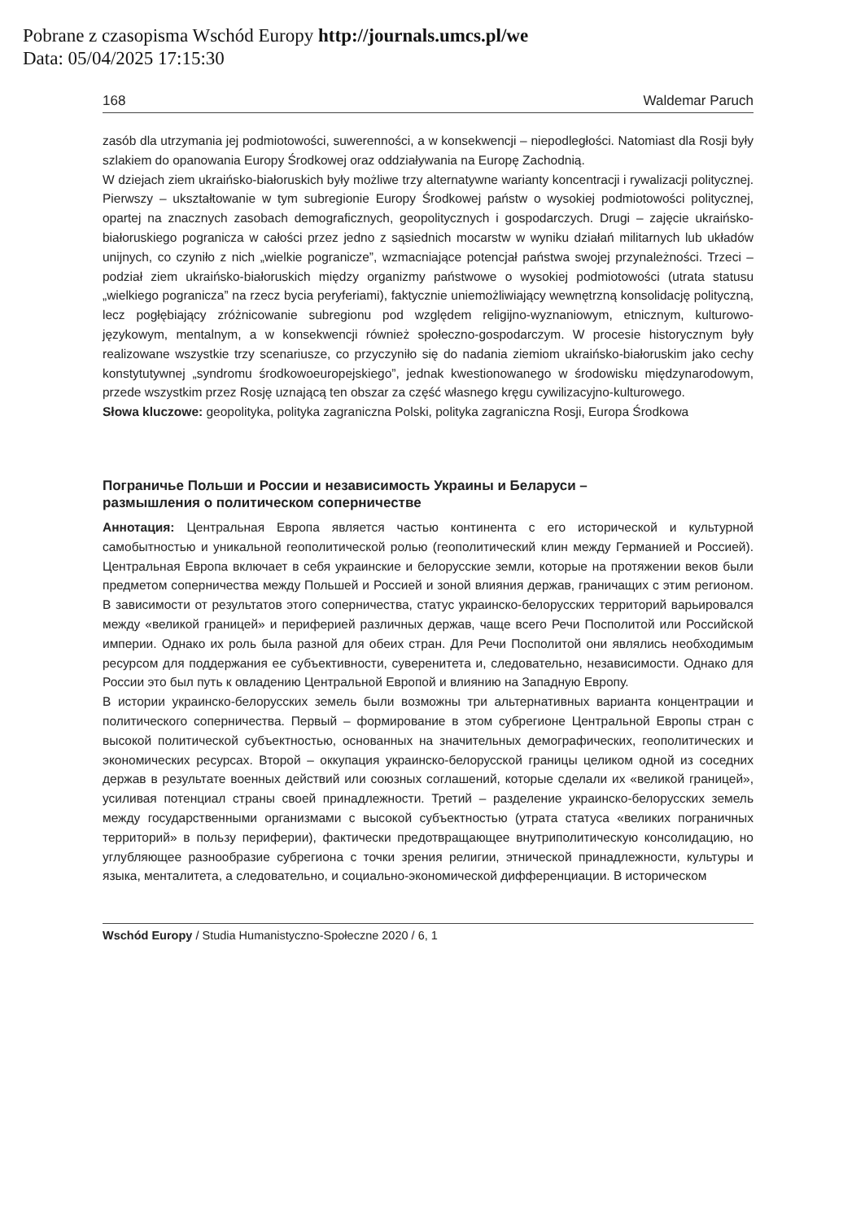Pobrane z czasopisma Wschód Europy http://journals.umcs.pl/we
Data: 05/04/2025 17:15:30
168 Waldemar Paruch
zasób dla utrzymania jej podmiotowości, suwerenności, a w konsekwencji – niepodległości. Natomiast dla Rosji były szlakiem do opanowania Europy Środkowej oraz oddziaływania na Europę Zachodnią.
W dziejach ziem ukraińsko-białoruskich były możliwe trzy alternatywne warianty koncentracji i rywalizacji politycznej. Pierwszy – ukształtowanie w tym subregionie Europy Środkowej państw o wysokiej podmiotowości politycznej, opartej na znacznych zasobach demograficznych, geopolitycznych i gospodarczych. Drugi – zajęcie ukraińsko-białoruskiego pogranicza w całości przez jedno z sąsiednich mocarstw w wyniku działań militarnych lub układów unijnych, co czyniło z nich „wielkie pogranicze”, wzmacniające potencjał państwa swojej przynależności. Trzeci – podział ziem ukraińsko-białoruskich między organizmy państwowe o wysokiej podmiotowości (utrata statusu „wielkiego pogranicza” na rzecz bycia peryferiami), faktycznie uniemożliwiający wewnętrzną konsolidację polityczną, lecz pogłębiający zróżnicowanie subregionu pod względem religijno-wyznaniowym, etnicznym, kulturowo-językowym, mentalnym, a w konsekwencji również społeczno-gospodarczym. W procesie historycznym były realizowane wszystkie trzy scenariusze, co przyczyniło się do nadania ziemiom ukraińsko-białoruskim jako cechy konstytutywnej „syndromu środkowoeuropejskiego”, jednak kwestionowanego w środowisku międzynarodowym, przede wszystkim przez Rosję uznającą ten obszar za część własnego kręgu cywilizacyjno-kulturowego.
Słowa kluczowe: geopolityka, polityka zagraniczna Polski, polityka zagraniczna Rosji, Europa Środkowa
Пограничье Польши и России и независимость Украины и Беларуси –
размышления о политическом соперничестве
Аннотация: Центральная Европа является частью континента с его исторической и культурной самобытностью и уникальной геополитической ролью (геополитический клин между Германией и Россией). Центральная Европа включает в себя украинские и белорусские земли, которые на протяжении веков были предметом соперничества между Польшей и Россией и зоной влияния держав, граничащих с этим регионом. В зависимости от результатов этого соперничества, статус украинско-белорусских территорий варьировался между «великой границей» и периферией различных держав, чаще всего Речи Посполитой или Российской империи. Однако их роль была разной для обеих стран. Для Речи Посполитой они являлись необходимым ресурсом для поддержания ее субъективности, суверенитета и, следовательно, независимости. Однако для России это был путь к овладению Центральной Европой и влиянию на Западную Европу.
В истории украинско-белорусских земель были возможны три альтернативных варианта концентрации и политического соперничества. Первый – формирование в этом субрегионе Центральной Европы стран с высокой политической субъектностью, основанных на значительных демографических, геополитических и экономических ресурсах. Второй – оккупация украинско-белорусской границы целиком одной из соседних держав в результате военных действий или союзных соглашений, которые сделали их «великой границей», усиливая потенциал страны своей принадлежности. Третий – разделение украинско-белорусских земель между государственными организмами с высокой субъектностью (утрата статуса «великих пограничных территорий» в пользу периферии), фактически предотвращающее внутриполитическую консолидацию, но углубляющее разнообразие субрегиона с точки зрения религии, этнической принадлежности, культуры и языка, менталитета, а следовательно, и социально-экономической дифференциации. В историческом
Wschód Europy / Studia Humanistyczno-Społeczne 2020 / 6, 1